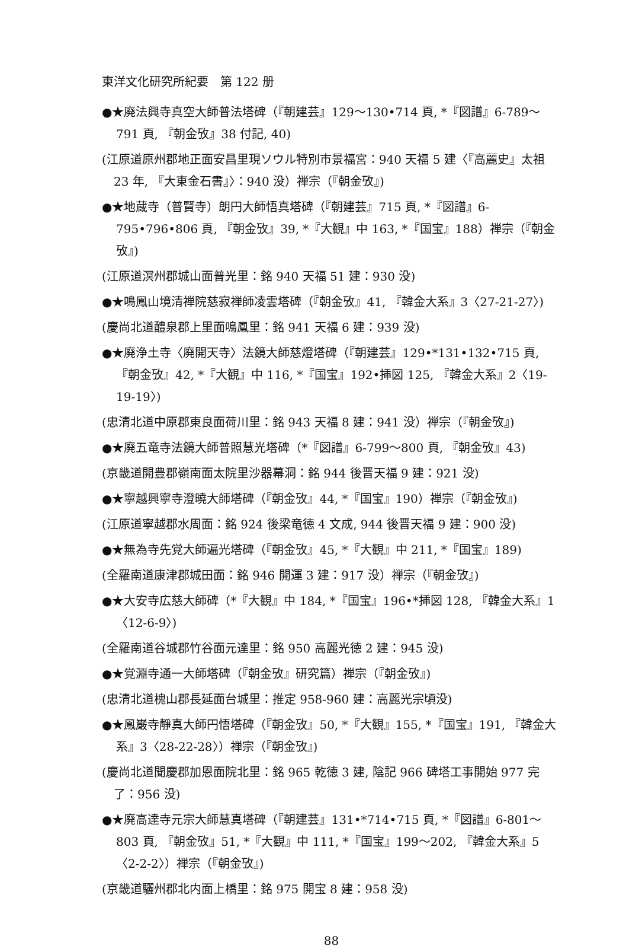東洋文化研究所紀要　第 122 册
●★廃法興寺真空大師普法塔碑（『朝建芸』129〜130•714 頁, *『図譜』6-789〜791 頁, 『朝金攷』38 付記, 40)
(江原道原州郡地正面安昌里現ソウル特別市景福宮：940 天福 5 建〈『高麗史』太祖 23 年, 『大東金石書』〉：940 没）禅宗（『朝金攷』)
●★地蔵寺（普賢寺）朗円大師悟真塔碑（『朝建芸』715 頁, *『図譜』6-795•796•806 頁, 『朝金攷』39, *『大観』中 163, *『国宝』188）禅宗（『朝金攷』)
(江原道溟州郡城山面普光里：銘 940 天福 51 建：930 没)
●★鳴鳳山境清禅院慈寂禅師凌雲塔碑（『朝金攷』41, 『韓金大系』3〈27-21-27〉)
(慶尚北道醴泉郡上里面鳴鳳里：銘 941 天福 6 建：939 没)
●★廃浄土寺〈廃開天寺〉法鏡大師慈燈塔碑（『朝建芸』129•*131•132•715 頁, 『朝金攷』42, *『大観』中 116, *『国宝』192•挿図 125, 『韓金大系』2〈19-19-19〉)
(忠清北道中原郡東良面荷川里：銘 943 天福 8 建：941 没）禅宗（『朝金攷』)
●★廃五竜寺法鏡大師普照慧光塔碑（*『図譜』6-799〜800 頁, 『朝金攷』43)
(京畿道開豊郡嶺南面太院里沙器幕洞：銘 944 後晋天福 9 建：921 没)
●★寧越興寧寺澄曉大師塔碑（『朝金攷』44, *『国宝』190）禅宗（『朝金攷』)
(江原道寧越郡水周面：銘 924 後梁竜徳 4 文成, 944 後晋天福 9 建：900 没)
●★無為寺先覚大師遍光塔碑（『朝金攷』45, *『大観』中 211, *『国宝』189)
(全羅南道康津郡城田面：銘 946 開運 3 建：917 没）禅宗（『朝金攷』)
●★大安寺広慈大師碑（*『大観』中 184, *『国宝』196•*挿図 128, 『韓金大系』1〈12-6-9〉)
(全羅南道谷城郡竹谷面元達里：銘 950 高麗光徳 2 建：945 没)
●★覚淵寺通一大師塔碑（『朝金攷』研究篇）禅宗（『朝金攷』)
(忠清北道槐山郡長延面台城里：推定 958-960 建：高麗光宗頃没)
●★鳳巌寺靜真大師円悟塔碑（『朝金攷』50, *『大観』155, *『国宝』191, 『韓金大系』3〈28-22-28〉）禅宗（『朝金攷』)
(慶尚北道聞慶郡加恩面院北里：銘 965 乾徳 3 建, 陰記 966 碑塔工事開始 977 完了：956 没)
●★廃高達寺元宗大師慧真塔碑（『朝建芸』131•*714•715 頁, *『図譜』6-801〜803 頁, 『朝金攷』51, *『大観』中 111, *『国宝』199〜202, 『韓金大系』5〈2-2-2〉）禅宗（『朝金攷』)
(京畿道驪州郡北内面上橋里：銘 975 開宝 8 建：958 没)
88